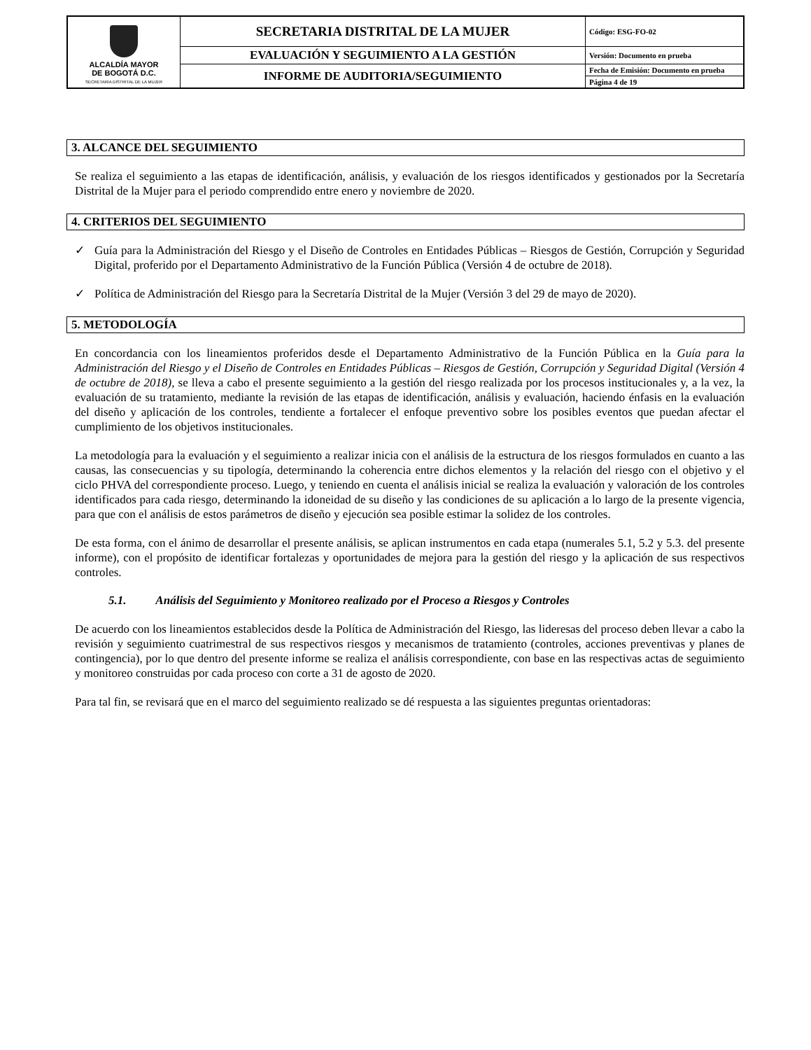| ALCALDÍA MAYOR DE BOGOTÁ D.C. SECRETARIA DISTRITAL DE LA MUJER | SECRETARIA DISTRITAL DE LA MUJER | Código: ESG-FO-02 |
| | EVALUACIÓN Y SEGUIMIENTO A LA GESTIÓN | Versión: Documento en prueba |
| | INFORME DE AUDITORIA/SEGUIMIENTO | Fecha de Emisión: Documento en prueba |
| | | Página 4 de 19 |
3. ALCANCE DEL SEGUIMIENTO
Se realiza el seguimiento a las etapas de identificación, análisis, y evaluación de los riesgos identificados y gestionados por la Secretaría Distrital de la Mujer para el periodo comprendido entre enero y noviembre de 2020.
4. CRITERIOS DEL SEGUIMIENTO
✓ Guía para la Administración del Riesgo y el Diseño de Controles en Entidades Públicas – Riesgos de Gestión, Corrupción y Seguridad Digital, proferido por el Departamento Administrativo de la Función Pública (Versión 4 de octubre de 2018).
✓ Política de Administración del Riesgo para la Secretaría Distrital de la Mujer (Versión 3 del 29 de mayo de 2020).
5. METODOLOGÍA
En concordancia con los lineamientos proferidos desde el Departamento Administrativo de la Función Pública en la Guía para la Administración del Riesgo y el Diseño de Controles en Entidades Públicas – Riesgos de Gestión, Corrupción y Seguridad Digital (Versión 4 de octubre de 2018), se lleva a cabo el presente seguimiento a la gestión del riesgo realizada por los procesos institucionales y, a la vez, la evaluación de su tratamiento, mediante la revisión de las etapas de identificación, análisis y evaluación, haciendo énfasis en la evaluación del diseño y aplicación de los controles, tendiente a fortalecer el enfoque preventivo sobre los posibles eventos que puedan afectar el cumplimiento de los objetivos institucionales.
La metodología para la evaluación y el seguimiento a realizar inicia con el análisis de la estructura de los riesgos formulados en cuanto a las causas, las consecuencias y su tipología, determinando la coherencia entre dichos elementos y la relación del riesgo con el objetivo y el ciclo PHVA del correspondiente proceso. Luego, y teniendo en cuenta el análisis inicial se realiza la evaluación y valoración de los controles identificados para cada riesgo, determinando la idoneidad de su diseño y las condiciones de su aplicación a lo largo de la presente vigencia, para que con el análisis de estos parámetros de diseño y ejecución sea posible estimar la solidez de los controles.
De esta forma, con el ánimo de desarrollar el presente análisis, se aplican instrumentos en cada etapa (numerales 5.1, 5.2 y 5.3. del presente informe), con el propósito de identificar fortalezas y oportunidades de mejora para la gestión del riesgo y la aplicación de sus respectivos controles.
5.1. Análisis del Seguimiento y Monitoreo realizado por el Proceso a Riesgos y Controles
De acuerdo con los lineamientos establecidos desde la Política de Administración del Riesgo, las lideresas del proceso deben llevar a cabo la revisión y seguimiento cuatrimestral de sus respectivos riesgos y mecanismos de tratamiento (controles, acciones preventivas y planes de contingencia), por lo que dentro del presente informe se realiza el análisis correspondiente, con base en las respectivas actas de seguimiento y monitoreo construidas por cada proceso con corte a 31 de agosto de 2020.
Para tal fin, se revisará que en el marco del seguimiento realizado se dé respuesta a las siguientes preguntas orientadoras: